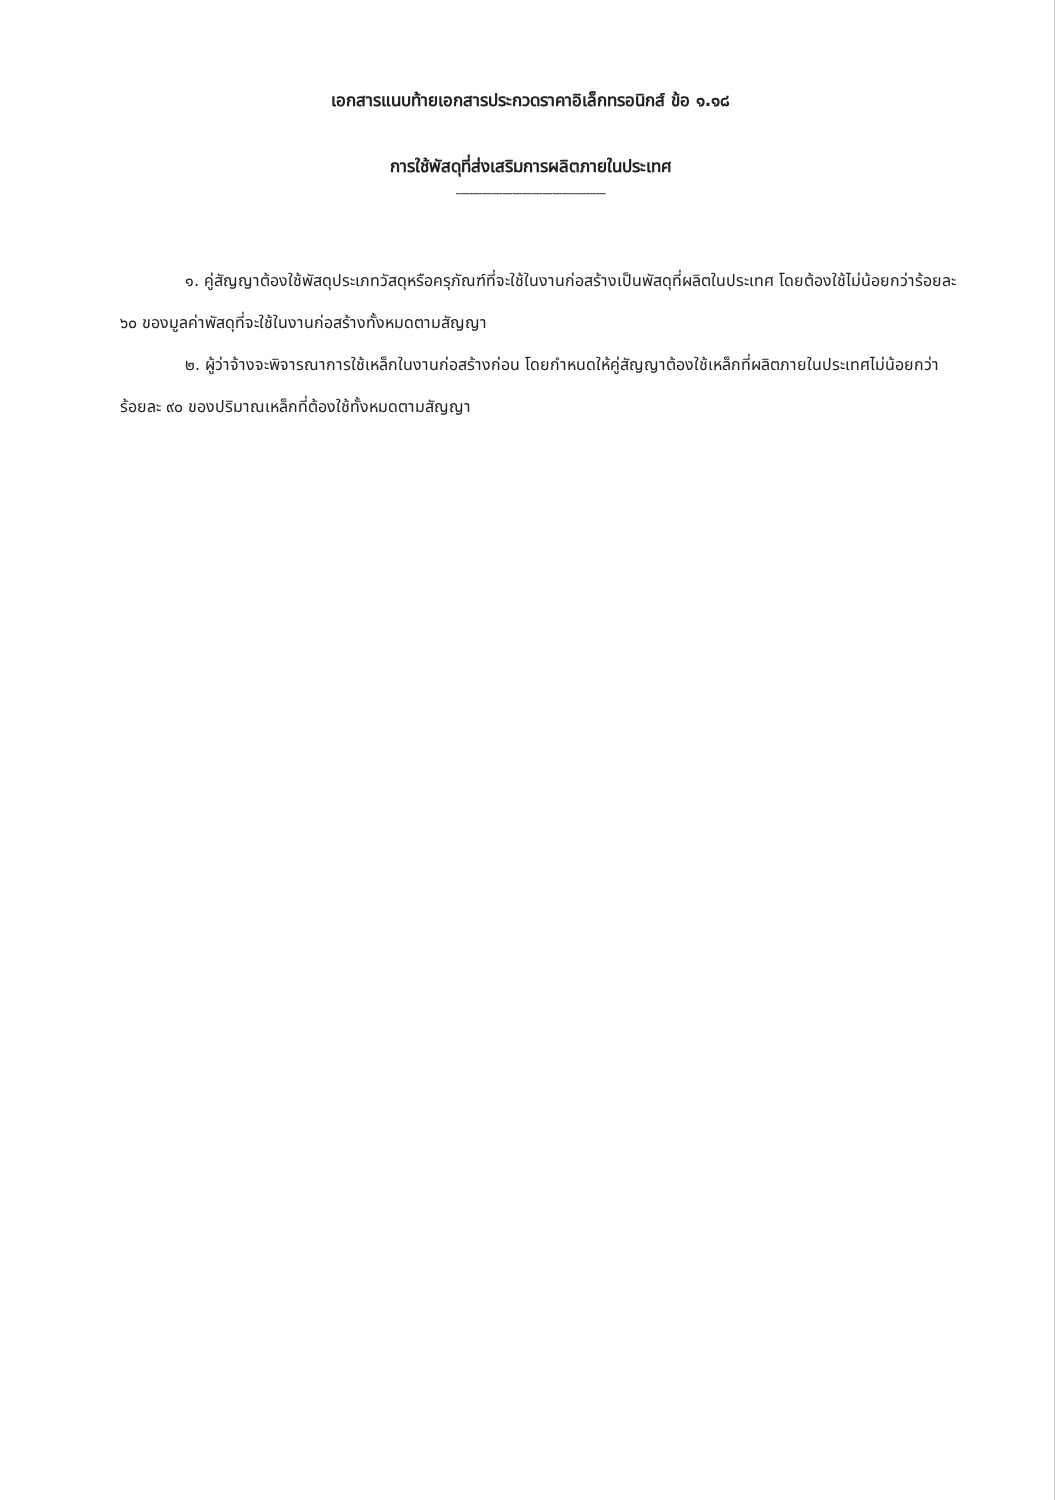เอกสารแนบท้ายเอกสารประกวดราคาอิเล็กทรอนิกส์ ข้อ ๑.๑๘
การใช้พัสดุที่ส่งเสริมการผลิตภายในประเทศ
---------------------------------------------
๑. คู่สัญญาต้องใช้พัสดุประเภทวัสดุหรือครุภัณฑ์ที่จะใช้ในงานก่อสร้างเป็นพัสดุที่ผลิตในประเทศ โดยต้องใช้ไม่น้อยกว่าร้อยละ ๖๐ ของมูลค่าพัสดุที่จะใช้ในงานก่อสร้างทั้งหมดตามสัญญา
๒. ผู้ว่าจ้างจะพิจารณาการใช้เหล็กในงานก่อสร้างก่อน โดยกำหนดให้คู่สัญญาต้องใช้เหล็กที่ผลิตภายในประเทศไม่น้อยกว่าร้อยละ ๙๐ ของปริมาณเหล็กที่ต้องใช้ทั้งหมดตามสัญญา